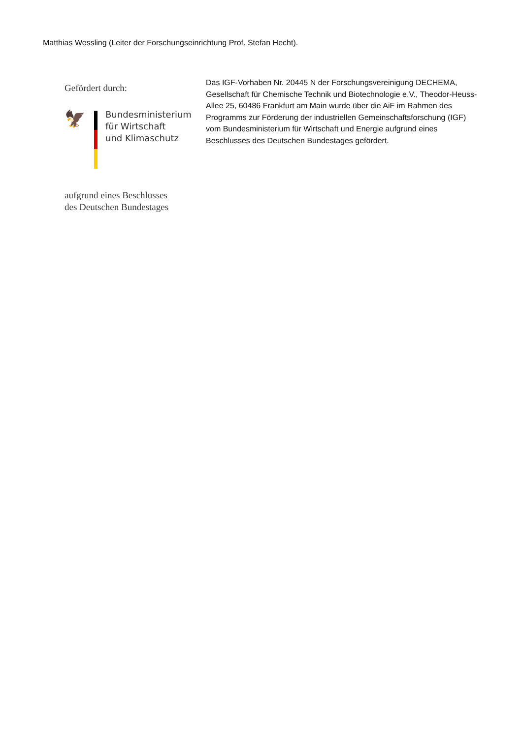Matthias Wessling (Leiter der Forschungseinrichtung Prof. Stefan Hecht).
Gefördert durch:
🦅
Bundesministerium
für Wirtschaft
und Klimaschutz
aufgrund eines Beschlusses
des Deutschen Bundestages
Das IGF-Vorhaben Nr. 20445 N der Forschungsvereinigung DECHEMA, Gesellschaft für Chemische Technik und Biotechnologie e.V., Theodor-Heuss-Allee 25, 60486 Frankfurt am Main wurde über die AiF im Rahmen des Programms zur Förderung der industriellen Gemeinschaftsforschung (IGF) vom Bundesministerium für Wirtschaft und Energie aufgrund eines Beschlusses des Deutschen Bundestages gefördert.